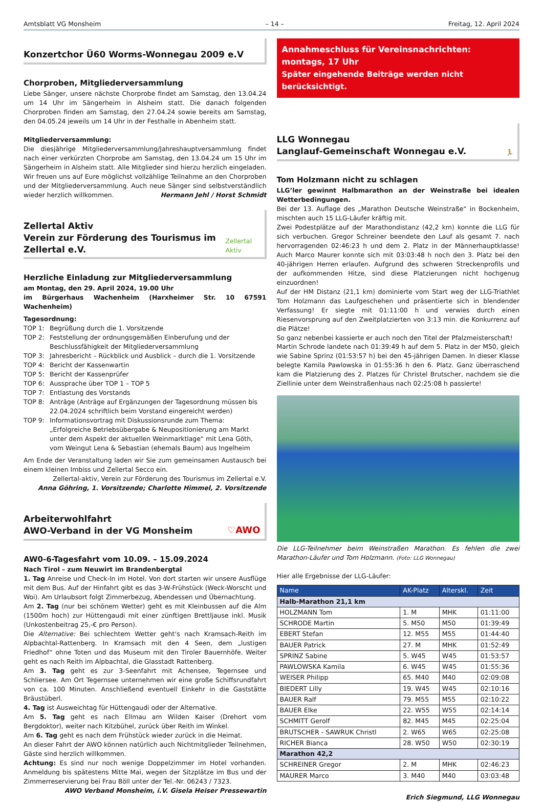Amtsblatt VG Monsheim – 14 – Freitag, 12. April 2024
Konzertchor Ü60 Worms-Wonnegau 2009 e.V
Chorproben, Mitgliederversammlung
Liebe Sänger, unsere nächste Chorprobe findet am Samstag, den 13.04.24 um 14 Uhr im Sängerheim in Alsheim statt. Die danach folgenden Chorproben finden am Samstag, den 27.04.24 sowie bereits am Samstag, den 04.05.24 jeweils um 14 Uhr in der Festhalle in Abenheim statt.
Mitgliederversammlung:
Die diesjährige Mitgliederversammlung/Jahreshauptversammlung findet nach einer verkürzten Chorprobe am Samstag, den 13.04.24 um 15 Uhr im Sängerheim in Alsheim statt. Alle Mitglieder sind hierzu herzlich eingeladen. Wir freuen uns auf Eure möglichst vollzählige Teilnahme an den Chorproben und der Mitgliederversammlung. Auch neue Sänger sind selbstverständlich wieder herzlich willkommen. Hermann Jehl / Horst Schmidt
Zellertal Aktiv
Verein zur Förderung des Tourismus im Zellertal e.V.
Zellertal Aktiv
Herzliche Einladung zur Mitgliederversammlung
am Montag, den 29. April 2024, 19.00 Uhr
im Bürgerhaus Wachenheim (Harxheimer Str. 10 67591 Wachenheim)
Tagesordnung:
TOP 1: Begrüßung durch die 1. Vorsitzende
TOP 2: Feststellung der ordnungsgemäßen Einberufung und der Beschlussfähigkeit der Mitgliederversammlung
TOP 3: Jahresbericht – Rückblick und Ausblick – durch die 1. Vorsitzende
TOP 4: Bericht der Kassenwartin
TOP 5: Bericht der Kassenprüfer
TOP 6: Aussprache über TOP 1 – TOP 5
TOP 7: Entlastung des Vorstands
TOP 8: Anträge (Anträge auf Ergänzungen der Tagesordnung müssen bis 22.04.2024 schriftlich beim Vorstand eingereicht werden)
TOP 9: Informationsvortrag mit Diskussionsrunde zum Thema: „Erfolgreiche Betriebsübergabe & Neupositionierung am Markt unter dem Aspekt der aktuellen Weinmarktlage“ mit Lena Göth, vom Weingut Lena & Sebastian (ehemals Baum) aus Ingelheim
Am Ende der Veranstaltung laden wir Sie zum gemeinsamen Austausch bei einem kleinen Imbiss und Zellertal Secco ein.
Zellertal-aktiv, Verein zur Förderung des Tourismus im Zellertal e.V.
Anna Göhring, 1. Vorsitzende; Charlotte Himmel, 2. Vorsitzende
Arbeiterwohlfahrt
AWO-Verband in der VG Monsheim
♡AWO
AW0-6-Tagesfahrt vom 10.09. – 15.09.2024
Nach Tirol – zum Neuwirt im Brandenbergtal
1. Tag Anreise und Check-In im Hotel. Von dort starten wir unsere Ausflüge mit dem Bus. Auf der Hinfahrt gibt es das 3-W-Frühstück (Weck-Worscht und Woi). Am Urlaubsort folgt Zimmerbezug, Abendessen und Übernachtung.
Am 2. Tag (nur bei schönem Wetter) geht es mit Kleinbussen auf die Alm (1500m hoch) zur Hüttengaudi mit einer zünftigen Brettljause inkl. Musik (Unkostenbeitrag 25,-€ pro Person).
Die Alternative: Bei schlechtem Wetter geht‘s nach Kramsach-Reith im Alpbachtal-Rattenberg. In Kramsach mit den 4 Seen, dem „lustigen Friedhof“ ohne Toten und das Museum mit den Tiroler Bauernhöfe. Weiter geht es nach Reith im Alpbachtal, die Glasstadt Rattenberg.
Am 3. Tag geht es zur 3-Seenfahrt mit Achensee, Tegernsee und Schliersee. Am Ort Tegernsee unternehmen wir eine große Schiffsrundfahrt von ca. 100 Minuten. Anschließend eventuell Einkehr in die Gaststätte Bräustüberl.
4. Tag ist Ausweichtag für Hüttengaudi oder der Alternative.
Am 5. Tag geht es nach Ellmau am Wilden Kaiser (Drehort vom Bergdoktor), weiter nach Kitzbühel, zurück über Reith im Winkel.
Am 6. Tag geht es nach dem Frühstück wieder zurück in die Heimat.
An dieser Fahrt der AWO können natürlich auch Nichtmitglieder Teilnehmen, Gäste sind herzlich willkommen.
Achtung: Es sind nur noch wenige Doppelzimmer im Hotel vorhanden. Anmeldung bis spätestens Mitte Mai, wegen der Sitzplätze im Bus und der Zimmerreservierung bei Frau Böll unter der Tel.-Nr. 06243 / 7323.
AWO Verband Monsheim, i.V. Gisela Heiser Pressewartin
Annahmeschluss für Vereinsnachrichten: montags, 17 Uhr
Später eingehende Beiträge werden nicht berücksichtigt.
LLG Wonnegau
Langlauf-Gemeinschaft Wonnegau e.V.
🏃
Tom Holzmann nicht zu schlagen
LLG’ler gewinnt Halbmarathon an der Weinstraße bei idealen Wetterbedingungen.
Bei der 13. Auflage des „Marathon Deutsche Weinstraße“ in Bockenheim, mischten auch 15 LLG-Läufer kräftig mit.
Zwei Podestplätze auf der Marathondistanz (42,2 km) konnte die LLG für sich verbuchen. Gregor Schreiner beendete den Lauf als gesamt 7. nach hervorragenden 02:46:23 h und dem 2. Platz in der Männerhauptklasse! Auch Marco Maurer konnte sich mit 03:03:48 h noch den 3. Platz bei den 40-jährigen Herren erlaufen. Aufgrund des schweren Streckenprofils und der aufkommenden Hitze, sind diese Platzierungen nicht hochgenug einzuordnen!
Auf der HM Distanz (21,1 km) dominierte vom Start weg der LLG-Triathlet Tom Holzmann das Laufgeschehen und präsentierte sich in blendender Verfassung! Er siegte mit 01:11:00 h und verwies durch einen Riesenvorsprung auf den Zweitplatzierten von 3:13 min. die Konkurrenz auf die Plätze!
So ganz nebenbei kassierte er auch noch den Titel der Pfalzmeisterschaft!
Martin Schrode landete nach 01:39:49 h auf dem 5. Platz in der M50, gleich wie Sabine Sprinz (01:53:57 h) bei den 45-jährigen Damen. In dieser Klasse belegte Kamila Pawlowska in 01:55:36 h den 6. Platz. Ganz überraschend kam die Platzierung des 2. Platzes für Christel Brutscher, nachdem sie die Ziellinie unter dem Weinstraßenhaus nach 02:25:08 h passierte!
Die LLG-Teilnehmer beim Weinstraßen Marathon. Es fehlen die zwei Marathon-Läufer und Tom Holzmann. (Foto: LLG Wonnegau)
Hier alle Ergebnisse der LLG-Läufer:
| Name | AK-Platz | Alterskl. | Zeit |
| --- | --- | --- | --- |
| Halb-Marathon 21,1 km | | | |
| HOLZMANN Tom | 1. M | MHK | 01:11:00 |
| SCHRODE Martin | 5. M50 | M50 | 01:39:49 |
| EBERT Stefan | 12. M55 | M55 | 01:44:40 |
| BAUER Patrick | 27. M | MHK | 01:52:49 |
| SPRINZ Sabine | 5. W45 | W45 | 01:53:57 |
| PAWLOWSKA Kamila | 6. W45 | W45 | 01:55:36 |
| WEISER Philipp | 65. M40 | M40 | 02:09:08 |
| BIEDERT Lilly | 19. W45 | W45 | 02:10:16 |
| BAUER Ralf | 79. M55 | M55 | 02:10:22 |
| BAUER Elke | 22. W55 | W55 | 02:14:14 |
| SCHMITT Gerolf | 82. M45 | M45 | 02:25:04 |
| BRUTSCHER - SAWRUK Christl | 2. W65 | W65 | 02:25:08 |
| RICHER Bianca | 28. W50 | W50 | 02:30:19 |
| Marathon 42,2 | | | |
| SCHREINER Gregor | 2. M | MHK | 02:46:23 |
| MAURER Marco | 3. M40 | M40 | 03:03:48 |
Erich Siegmund, LLG Wonnegau